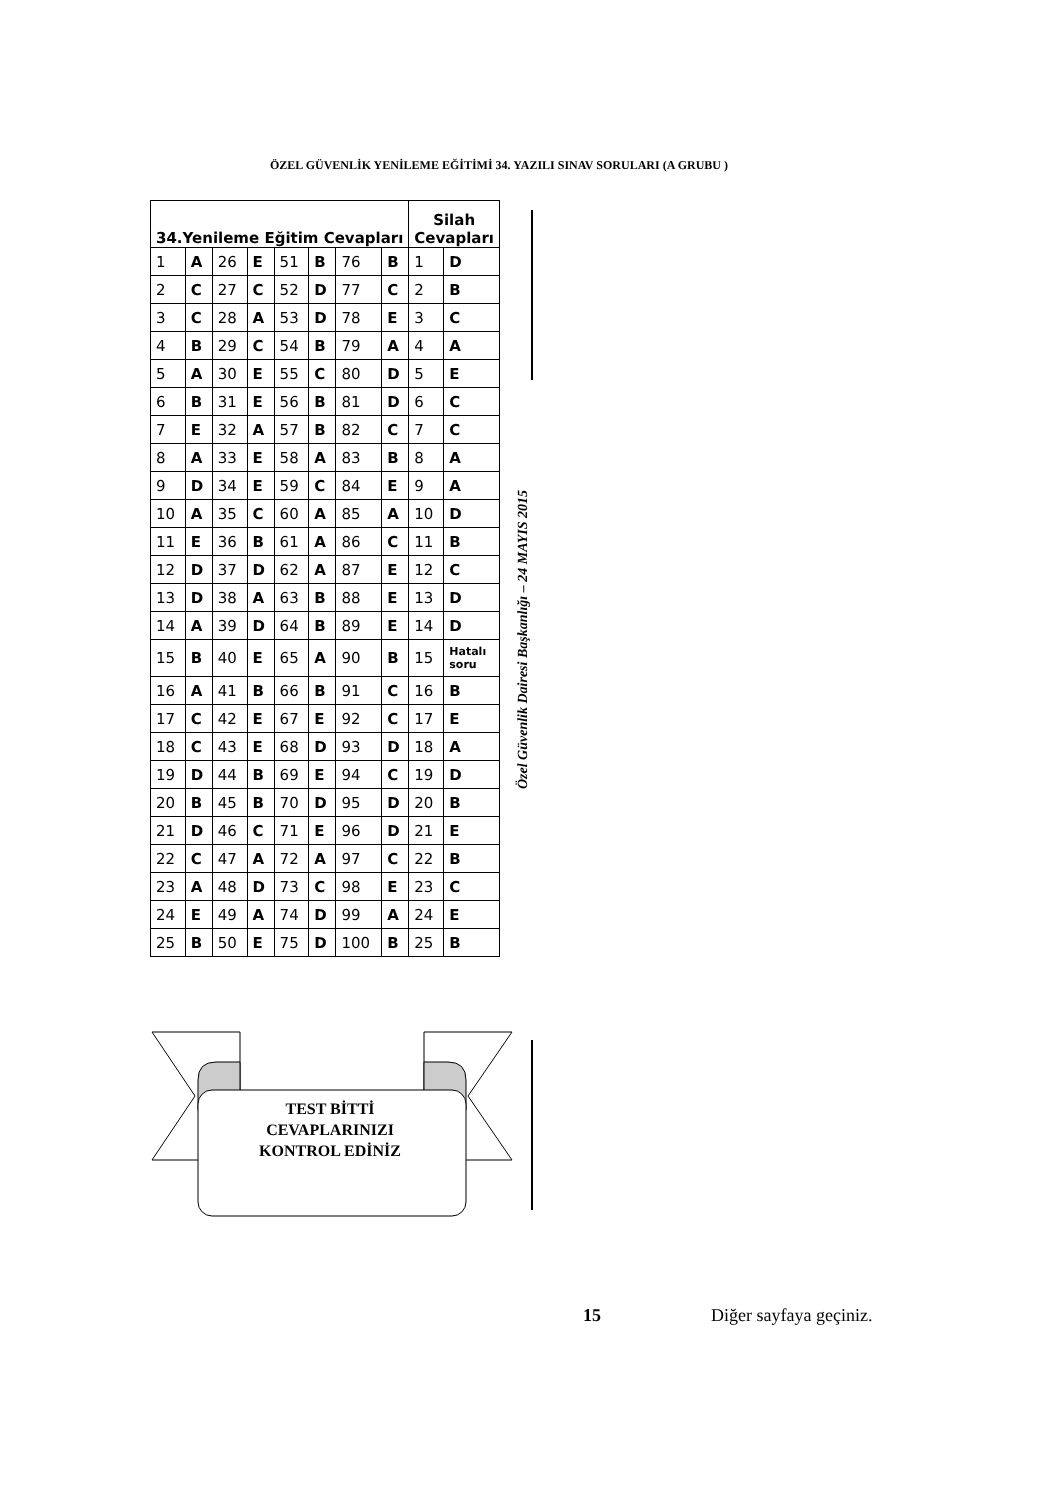ÖZEL GÜVENLİK YENİLEME EĞİTİMİ 34. YAZILI SINAV SORULARI (A GRUBU )
| 34.Yenileme Eğitim Cevapları | | | | | | | | Silah Cevapları | |
| --- | --- | --- | --- | --- | --- | --- | --- | --- | --- |
| 1 | A | 26 | E | 51 | B | 76 | B | 1 | D |
| 2 | C | 27 | C | 52 | D | 77 | C | 2 | B |
| 3 | C | 28 | A | 53 | D | 78 | E | 3 | C |
| 4 | B | 29 | C | 54 | B | 79 | A | 4 | A |
| 5 | A | 30 | E | 55 | C | 80 | D | 5 | E |
| 6 | B | 31 | E | 56 | B | 81 | D | 6 | C |
| 7 | E | 32 | A | 57 | B | 82 | C | 7 | C |
| 8 | A | 33 | E | 58 | A | 83 | B | 8 | A |
| 9 | D | 34 | E | 59 | C | 84 | E | 9 | A |
| 10 | A | 35 | C | 60 | A | 85 | A | 10 | D |
| 11 | E | 36 | B | 61 | A | 86 | C | 11 | B |
| 12 | D | 37 | D | 62 | A | 87 | E | 12 | C |
| 13 | D | 38 | A | 63 | B | 88 | E | 13 | D |
| 14 | A | 39 | D | 64 | B | 89 | E | 14 | D |
| 15 | B | 40 | E | 65 | A | 90 | B | 15 | Hatalı soru |
| 16 | A | 41 | B | 66 | B | 91 | C | 16 | B |
| 17 | C | 42 | E | 67 | E | 92 | C | 17 | E |
| 18 | C | 43 | E | 68 | D | 93 | D | 18 | A |
| 19 | D | 44 | B | 69 | E | 94 | C | 19 | D |
| 20 | B | 45 | B | 70 | D | 95 | D | 20 | B |
| 21 | D | 46 | C | 71 | E | 96 | D | 21 | E |
| 22 | C | 47 | A | 72 | A | 97 | C | 22 | B |
| 23 | A | 48 | D | 73 | C | 98 | E | 23 | C |
| 24 | E | 49 | A | 74 | D | 99 | A | 24 | E |
| 25 | B | 50 | E | 75 | D | 100 | B | 25 | B |
Özel Güvenlik Dairesi Başkanlığı – 24 MAYIS 2015
TEST BİTTİ
CEVAPLARINIZI
KONTROL EDİNİZ
15 Diğer sayfaya geçiniz.